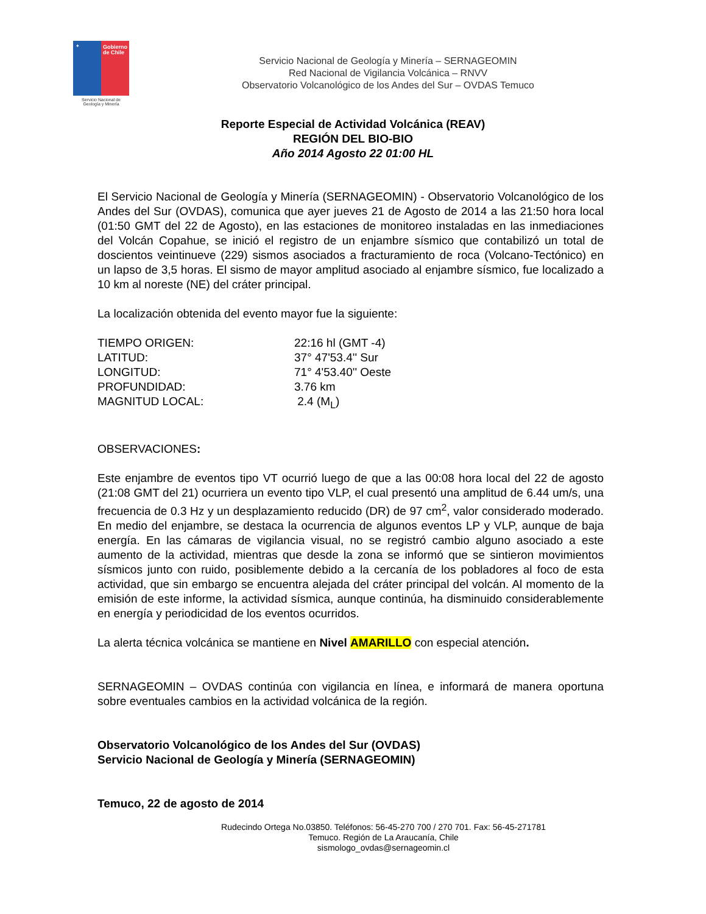✦
Gobierno de Chile
Servicio Nacional de Geología y Minería
Servicio Nacional de Geología y Minería – SERNAGEOMIN
Red Nacional de Vigilancia Volcánica – RNVV
Observatorio Volcanológico de los Andes del Sur – OVDAS Temuco
Reporte Especial de Actividad Volcánica (REAV)
REGIÓN DEL BIO-BIO
Año 2014 Agosto 22 01:00 HL
El Servicio Nacional de Geología y Minería (SERNAGEOMIN) - Observatorio Volcanológico de los Andes del Sur (OVDAS), comunica que ayer jueves 21 de Agosto de 2014 a las 21:50 hora local (01:50 GMT del 22 de Agosto), en las estaciones de monitoreo instaladas en las inmediaciones del Volcán Copahue, se inició el registro de un enjambre sísmico que contabilizó un total de doscientos veintinueve (229) sismos asociados a fracturamiento de roca (Volcano-Tectónico) en un lapso de 3,5 horas. El sismo de mayor amplitud asociado al enjambre sísmico, fue localizado a 10 km al noreste (NE) del cráter principal.
La localización obtenida del evento mayor fue la siguiente:
TIEMPO ORIGEN:
22:16 hl (GMT -4)
LATITUD:
37° 47'53.4'' Sur
LONGITUD:
71° 4'53.40'' Oeste
PROFUNDIDAD:
3.76 km
MAGNITUD LOCAL:
2.4 (M<sub>L</sub>)
OBSERVACIONES:
Este enjambre de eventos tipo VT ocurrió luego de que a las 00:08 hora local del 22 de agosto (21:08 GMT del 21) ocurriera un evento tipo VLP, el cual presentó una amplitud de 6.44 um/s, una frecuencia de 0.3 Hz y un desplazamiento reducido (DR) de 97 cm<sup>2</sup>, valor considerado moderado. En medio del enjambre, se destaca la ocurrencia de algunos eventos LP y VLP, aunque de baja energía. En las cámaras de vigilancia visual, no se registró cambio alguno asociado a este aumento de la actividad, mientras que desde la zona se informó que se sintieron movimientos sísmicos junto con ruido, posiblemente debido a la cercanía de los pobladores al foco de esta actividad, que sin embargo se encuentra alejada del cráter principal del volcán. Al momento de la emisión de este informe, la actividad sísmica, aunque continúa, ha disminuido considerablemente en energía y periodicidad de los eventos ocurridos.
La alerta técnica volcánica se mantiene en Nivel AMARILLO con especial atención.
SERNAGEOMIN – OVDAS continúa con vigilancia en línea, e informará de manera oportuna sobre eventuales cambios en la actividad volcánica de la región.
Observatorio Volcanológico de los Andes del Sur (OVDAS)
Servicio Nacional de Geología y Minería (SERNAGEOMIN)
Temuco, 22 de agosto de 2014
Rudecindo Ortega No.03850. Teléfonos: 56-45-270 700 / 270 701. Fax: 56-45-271781
Temuco. Región de La Araucanía, Chile
sismologo_ovdas@sernageomin.cl